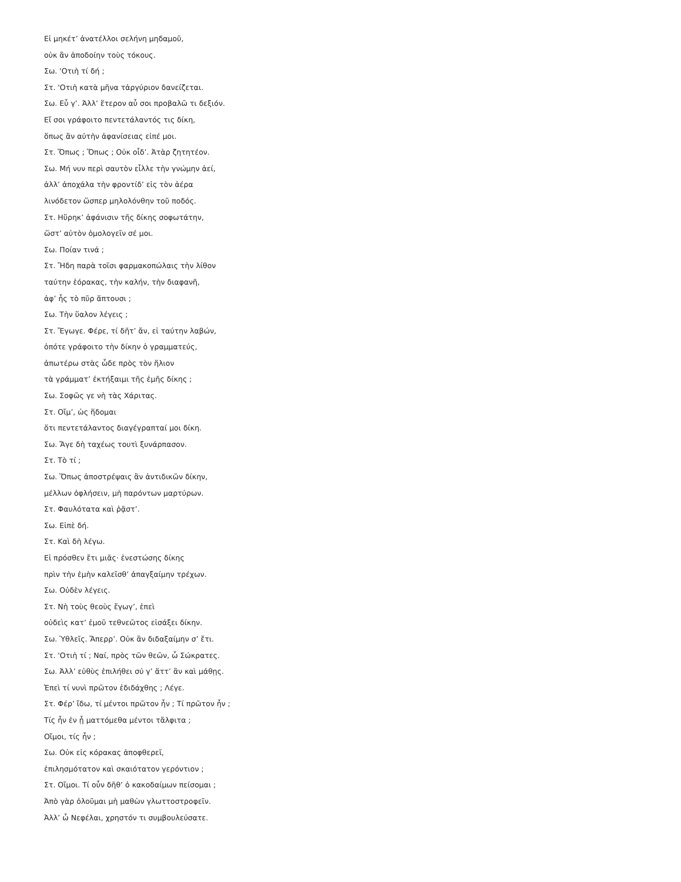Εἰ μηκέτ’ ἀνατέλλοι σελήνη μηδαμοῦ,
οὐκ ἂν ἀποδοίην τοὺς τόκους.
Σω. 'Οτιὴ τί δή ;
Στ. 'Οτιὴ κατὰ μῆνα τἀργύριον δανείζεται.
Σω. Εὖ γ’. Ἀλλ’ ἕτερον αὖ σοι προβαλῶ τι δεξιόν.
Εἴ σοι γράφοιτο πεντετάλαντός τις δίκη,
ὅπως ἂν αὐτὴν ἀφανίσειας εἰπέ μοι.
Στ. Ὅπως ; Ὅπως ; Οὐκ οἶδ’. Ἀτὰρ ζητητέον.
Σω. Μή νυν περὶ σαυτὸν εἶλλε τὴν γνώμην ἀεί,
ἀλλ’ ἀποχάλα τὴν φροντίδ’ εἰς τὸν ἀέρα
λινόδετον ὥσπερ μηλολόνθην τοῦ ποδός.
Στ. Ηὕρηκ’ ἀφάνισιν τῆς δίκης σοφωτάτην,
ὥστ’ αὐτὸν ὁμολογεῖν σέ μοι.
Σω. Ποίαν τινά ;
Στ. Ἤδη παρὰ τοῖσι φαρμακοπώλαις τὴν λίθον
ταύτην ἑόρακας, τὴν καλήν, τὴν διαφανῆ,
ἀφ’ ἧς τὸ πῦρ ἅπτουσι ;
Σω. Τὴν ὕαλον λέγεις ;
Στ. Ἔγωγε. Φέρε, τί δῆτ’ ἄν, εἰ ταύτην λαβών,
ὁπότε γράφοιτο τὴν δίκην ὁ γραμματεύς,
ἀπωτέρω στὰς ὧδε πρὸς τὸν ἥλιον
τὰ γράμματ’ ἐκτήξαιμι τῆς ἐμῆς δίκης ;
Σω. Σοφῶς γε νὴ τὰς Χάριτας.
Στ. Οἴμ’, ὡς ἥδομαι
ὅτι πεντετάλαντος διαγέγραπταί μοι δίκη.
Σω. Ἄγε δὴ ταχέως τουτὶ ξυνάρπασον.
Στ. Τὸ τί ;
Σω. Ὅπως ἀποστρέψαις ἂν ἀντιδικῶν δίκην,
μέλλων ὀφλήσειν, μὴ παρόντων μαρτύρων.
Στ. Φαυλότατα καὶ ῥᾷστ’.
Σω. Εἰπὲ δή.
Στ. Καὶ δὴ λέγω.
Εἰ πρόσθεν ἔτι μιᾶς· ἐνεστώσης δίκης
πρὶν τὴν ἐμὴν καλεῖσθ’ ἀπαγξαίμην τρέχων.
Σω. Οὐδὲν λέγεις.
Στ. Νὴ τοὺς θεοὺς ἔγωγ’, ἐπεὶ
οὐδεὶς κατ’ ἐμοῦ τεθνεῶτος εἰσάξει δίκην.
Σω. Ὑθλεῖς. Ἄπερρ’. Οὐκ ἂν διδαξαίμην σ’ ἔτι.
Στ. 'Οτιὴ τί ; Ναί, πρὸς τῶν θεῶν, ὦ Σώκρατες.
Σω. Ἀλλ’ εὐθὺς ἐπιλήθει σύ γ’ ἅττ’ ἂν καὶ μάθῃς.
Ἐπεὶ τί νυνὶ πρῶτον ἐδιδάχθης ; Λέγε.
Στ. Φέρ’ ἴδω, τί μέντοι πρῶτον ἦν ; Τί πρῶτον ἦν ;
Τίς ἦν ἐν ᾗ ματτόμεθα μέντοι τἄλφιτα ;
Οἴμοι, τίς ἦν ;
Σω. Οὐκ εἰς κόρακας ἀποφθερεῖ,
ἐπιλησμότατον καὶ σκαιότατον γερόντιον ;
Στ. Οἴμοι. Τί οὖν δῆθ’ ὁ κακοδαίμων πείσομαι ;
Ἀπὸ γὰρ ὀλοῦμαι μὴ μαθὼν γλωττοστροφεῖν.
Ἀλλ’ ὦ Νεφέλαι, χρηστόν τι συμβουλεύσατε.